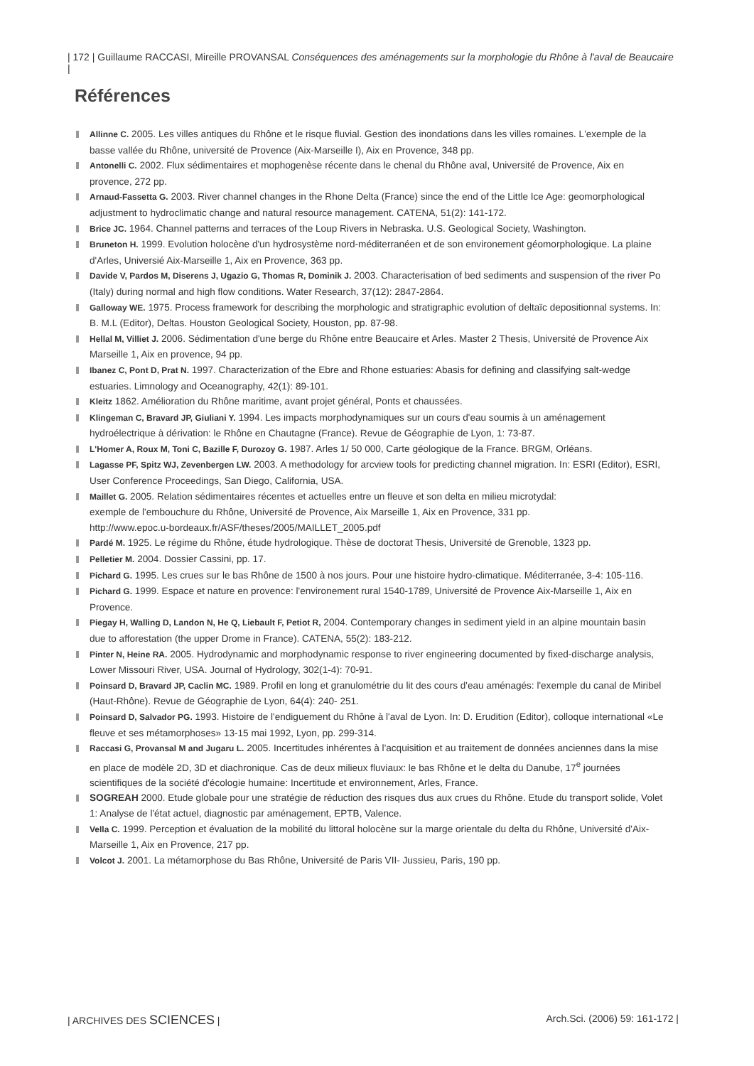| 172 | Guillaume RACCASI, Mireille PROVANSAL Conséquences des aménagements sur la morphologie du Rhône à l'aval de Beaucaire |
Références
Allinne C. 2005. Les villes antiques du Rhône et le risque fluvial. Gestion des inondations dans les villes romaines. L'exemple de la basse vallée du Rhône, université de Provence (Aix-Marseille I), Aix en Provence, 348 pp.
Antonelli C. 2002. Flux sédimentaires et mophogenèse récente dans le chenal du Rhône aval, Université de Provence, Aix en provence, 272 pp.
Arnaud-Fassetta G. 2003. River channel changes in the Rhone Delta (France) since the end of the Little Ice Age: geomorphological adjustment to hydroclimatic change and natural resource management. CATENA, 51(2): 141-172.
Brice JC. 1964. Channel patterns and terraces of the Loup Rivers in Nebraska. U.S. Geological Society, Washington.
Bruneton H. 1999. Evolution holocène d'un hydrosystème nord-méditerranéen et de son environement géomorphologique. La plaine d'Arles, Universié Aix-Marseille 1, Aix en Provence, 363 pp.
Davide V, Pardos M, Diserens J, Ugazio G, Thomas R, Dominik J. 2003. Characterisation of bed sediments and suspension of the river Po (Italy) during normal and high flow conditions. Water Research, 37(12): 2847-2864.
Galloway WE. 1975. Process framework for describing the morphologic and stratigraphic evolution of deltaïc depositionnal systems. In: B. M.L (Editor), Deltas. Houston Geological Society, Houston, pp. 87-98.
Hellal M, Villiet J. 2006. Sédimentation d'une berge du Rhône entre Beaucaire et Arles. Master 2 Thesis, Université de Provence Aix Marseille 1, Aix en provence, 94 pp.
Ibanez C, Pont D, Prat N. 1997. Characterization of the Ebre and Rhone estuaries: Abasis for defining and classifying salt-wedge estuaries. Limnology and Oceanography, 42(1): 89-101.
Kleitz 1862. Amélioration du Rhône maritime, avant projet général, Ponts et chaussées.
Klingeman C, Bravard JP, Giuliani Y. 1994. Les impacts morphodynamiques sur un cours d'eau soumis à un aménagement hydroélectrique à dérivation: le Rhône en Chautagne (France). Revue de Géographie de Lyon, 1: 73-87.
L'Homer A, Roux M, Toni C, Bazille F, Durozoy G. 1987. Arles 1/ 50 000, Carte géologique de la France. BRGM, Orléans.
Lagasse PF, Spitz WJ, Zevenbergen LW. 2003. A methodology for arcview tools for predicting channel migration. In: ESRI (Editor), ESRI, User Conference Proceedings, San Diego, California, USA.
Maillet G. 2005. Relation sédimentaires récentes et actuelles entre un fleuve et son delta en milieu microtydal:
exemple de l'embouchure du Rhône, Université de Provence, Aix Marseille 1, Aix en Provence, 331 pp.
http://www.epoc.u-bordeaux.fr/ASF/theses/2005/MAILLET_2005.pdf
Pardé M. 1925. Le régime du Rhône, étude hydrologique. Thèse de doctorat Thesis, Université de Grenoble, 1323 pp.
Pelletier M. 2004. Dossier Cassini, pp. 17.
Pichard G. 1995. Les crues sur le bas Rhône de 1500 à nos jours. Pour une histoire hydro-climatique. Méditerranée, 3-4: 105-116.
Pichard G. 1999. Espace et nature en provence: l'environement rural 1540-1789, Université de Provence Aix-Marseille 1, Aix en Provence.
Piegay H, Walling D, Landon N, He Q, Liebault F, Petiot R, 2004. Contemporary changes in sediment yield in an alpine mountain basin due to afforestation (the upper Drome in France). CATENA, 55(2): 183-212.
Pinter N, Heine RA. 2005. Hydrodynamic and morphodynamic response to river engineering documented by fixed-discharge analysis, Lower Missouri River, USA. Journal of Hydrology, 302(1-4): 70-91.
Poinsard D, Bravard JP, Caclin MC. 1989. Profil en long et granulométrie du lit des cours d'eau aménagés: l'exemple du canal de Miribel (Haut-Rhône). Revue de Géographie de Lyon, 64(4): 240- 251.
Poinsard D, Salvador PG. 1993. Histoire de l'endiguement du Rhône à l'aval de Lyon. In: D. Erudition (Editor), colloque international «Le fleuve et ses métamorphoses» 13-15 mai 1992, Lyon, pp. 299-314.
Raccasi G, Provansal M and Jugaru L. 2005. Incertitudes inhérentes à l'acquisition et au traitement de données anciennes dans la mise en place de modèle 2D, 3D et diachronique. Cas de deux milieux fluviaux: le bas Rhône et le delta du Danube, 17<sup>e</sup> journées scientifiques de la société d'écologie humaine: Incertitude et environnement, Arles, France.
SOGREAH 2000. Etude globale pour une stratégie de réduction des risques dus aux crues du Rhône. Etude du transport solide, Volet 1: Analyse de l'état actuel, diagnostic par aménagement, EPTB, Valence.
Vella C. 1999. Perception et évaluation de la mobilité du littoral holocène sur la marge orientale du delta du Rhône, Université d'Aix-Marseille 1, Aix en Provence, 217 pp.
Volcot J. 2001. La métamorphose du Bas Rhône, Université de Paris VII- Jussieu, Paris, 190 pp.
| ARCHIVES DES SCIENCES | Arch.Sci. (2006) 59: 161-172 |